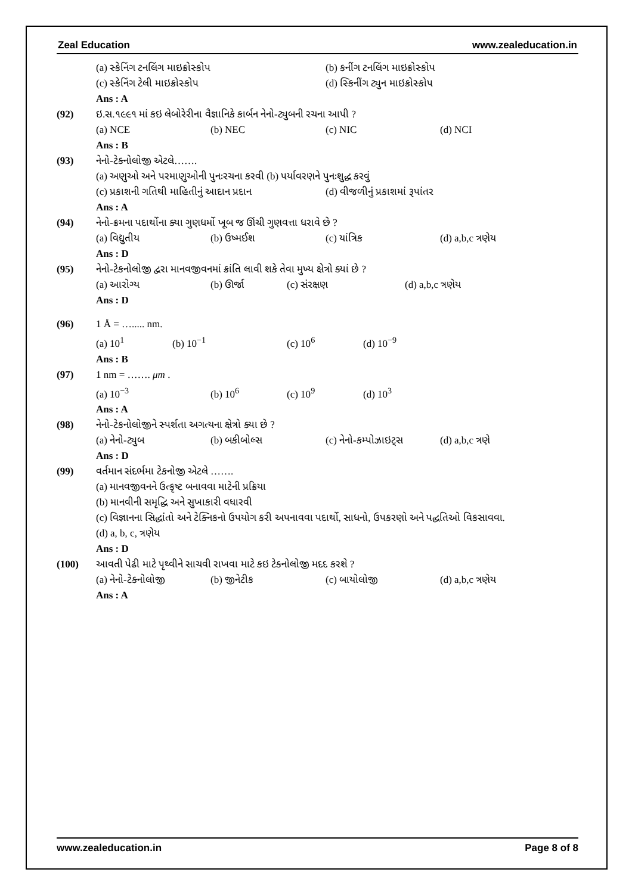Zeal Education www.zealeducation.in
(a) સ્કેનિંગ ટનલિંગ માઇક્રોસ્કોપ (b) કનીંગ ટનલિંગ માઇક્રોસ્કોપ
(c) સ્કેનિંગ ટેલી માઇક્રોસ્કોપ (d) સ્કિનીંગ ટ્યુન માઇક્રોસ્કોપ
Ans : A
(92) ઇ.સ.૧૯૯૧ માં કઇ લેબોરેરીના વૈજ્ઞાનિકે કાર્બન નેનો-ટ્યુબની રચના આપી ?
(a) NCE (b) NEC (c) NIC (d) NCI
Ans : B
(93) નેનો-ટેક્નોલોજી એટલે…….
(a) અણુઓ અને પરમાણુઓની પુનઃરચના કરવી (b) પર્યાવરણને પુનઃશુદ્ધ કરવું
(c) પ્રકાશની ગતિથી માહિતીનું આદાન પ્રદાન (d) વીજળીનું પ્રકાશમાં રૂપાંતર
Ans : A
(94) નેનો-ક્રમના પદાર્થોના ક્યા ગુણધર્મો ખૂબ જ ઊંચી ગુણવત્તા ધરાવે છે ?
(a) વિદ્યુતીય (b) ઉષ્મઈશ (c) યાંત્રિક (d) a,b,c ત્રણેય
Ans : D
(95) નેનો-ટેકનોલોજી દ્વરા માનવજીવનમાં ક્રાંતિ લાવી શકે તેવા મુખ્ય ક્ષેત્રો ક્યાં છે ?
(a) આરોગ્ય (b) ઊર્જા (c) સંરક્ષણ (d) a,b,c ત્રણેય
Ans : D
(96) 1 Å = …..... nm.
(a) 10<sup>1</sup> (b) 10<sup>−1</sup> (c) 10<sup>6</sup> (d) 10<sup>−9</sup>
Ans : B
(97) 1 nm = ……. μm .
(a) 10<sup>−3</sup> (b) 10<sup>6</sup> (c) 10<sup>9</sup> (d) 10<sup>3</sup>
Ans : A
(98) નેનો-ટેકનોલોજીને સ્પર્શતા અગત્યના ક્ષેત્રો ક્યા છે ?
(a) નેનો-ટ્યુબ (b) બકીબોલ્સ (c) નેનો-કમ્પોઝાઇટ્સ (d) a,b,c ત્રણે
Ans : D
(99) વર્તમાન સંદર્ભમા ટેકનોજી એટલે …….
(a) માનવજીવનને ઉત્કૃષ્ટ બનાવવા માટેની પ્રક્રિયા
(b) માનવીની સમૃદ્ધિ અને સુખાકારી વધારવી
(c) વિજ્ઞાનના સિદ્ધાંતો અને ટેક્નિકનો ઉપયોગ કરી અપનાવવા પદાર્થો, સાધનો, ઉપકરણો અને પદ્ધતિઓ વિકસાવવા.
(d) a, b, c, ત્રણેય
Ans : D
(100) આવતી પેઢી માટે પૃથ્વીને સાચવી રાખવા માટે કઇ ટેક્નોલોજી મદદ કરશે ?
(a) નેનો-ટેક્નોલોજી (b) જીનેટીક (c) બાયોલોજી (d) a,b,c ત્રણેય
Ans : A
www.zealeducation.in Page 8 of 8